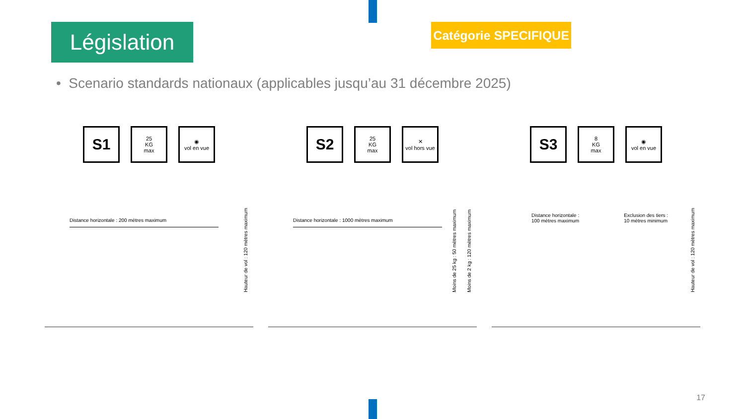Législation
Catégorie SPECIFIQUE
• Scenario standards nationaux (applicables jusqu’au 31 décembre 2025)
S1
25
KG
max
◉
vol en vue
Distance horizontale : 200 mètres maximum
Hauteur de vol : 120 mètres maximum
S2
25
KG
max
✕
vol hors vue
Distance horizontale : 1000 mètres maximum
Moins de 25 kg : 50 mètres maximum
Moins de 2 kg : 120 mètres maximum
S3
8
KG
max
◉
vol en vue
Distance horizontale :
100 mètres maximum
Exclusion des tiers :
10 mètres minimum
Hauteur de vol : 120 mètres maximum
17